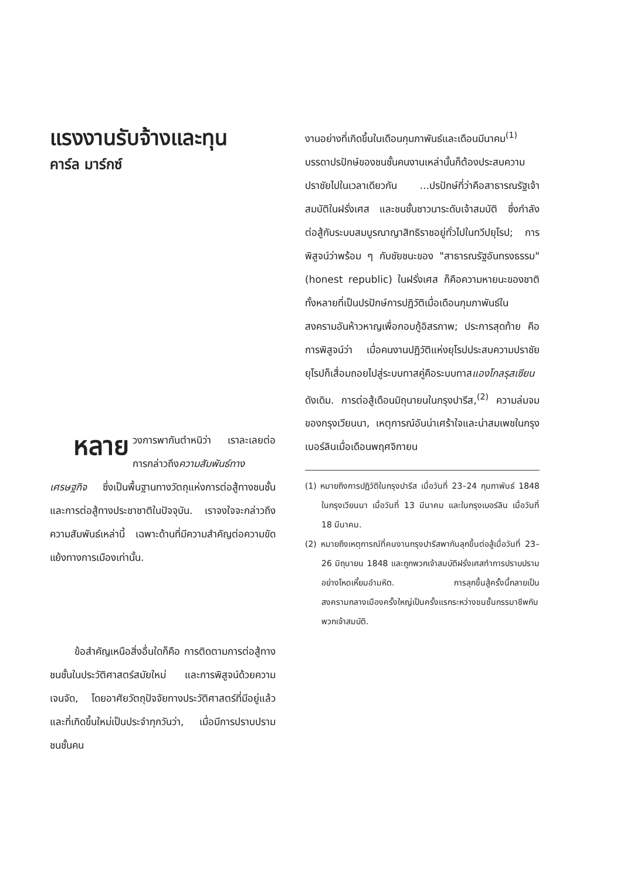แรงงานรับจ้างและทุน
คาร์ล มาร์กซ์
หลาย วงการพากันตำหนิว่า เราละเลยต่อการกล่าวถึงความสัมพันธ์ทางเศรษฐกิจ ซึ่งเป็นพื้นฐานทางวัตถุแห่งการต่อสู้ทางชนชั้นและการต่อสู้ทางประชาชาติในปัจจุบัน. เราจงใจจะกล่าวถึงความสัมพันธ์เหล่านี้ เฉพาะด้านที่มีความสำคัญต่อความขัดแย้งทางการเมืองเท่านั้น.
ข้อสำคัญเหนือสิ่งอื่นใดก็คือ การติดตามการต่อสู้ทางชนชั้นในประวัติศาสตร์สมัยใหม่ และการพิสูจน์ด้วยความเจนจัด, โดยอาศัยวัตถุปัจจัยทางประวัติศาสตร์ที่มีอยู่แล้วและที่เกิดขึ้นใหม่เป็นประจำทุกวันว่า, เมื่อมีการปราบปรามชนชั้นคน
งานอย่างที่เกิดขึ้นในเดือนกุมภาพันธ์และเดือนมีนาคม<sup>(1)</sup> บรรดาปรปักษ์ของชนชั้นคนงานเหล่านั้นก็ต้องประสบความปราชัยไปในเวลาเดียวกัน ...ปรปักษ์ที่ว่าคือสาธารณรัฐเจ้าสมบัติในฝรั่งเศส และชนชั้นชาวนาระดับเจ้าสมบัติ ซึ่งกำลังต่อสู้กับระบบสมบูรณาญาสิทธิราชอยู่ทั่วไปในทวีปยุโรป; การพิสูจน์ว่าพร้อม ๆ กับชัยชนะของ "สาธารณรัฐอันทรงธรรม" (honest republic) ในฝรั่งเศส ก็คือความหายนะของชาติทั้งหลายที่เป็นปรปักษ์การปฏิวัติเมื่อเดือนกุมภาพันธ์ในสงครามอันห้าวหาญเพื่อกอบกู้อิสรภาพ; ประการสุดท้าย คือการพิสูจน์ว่า เมื่อคนงานปฏิวัติแห่งยุโรปประสบความปราชัย ยุโรปก็เสื่อมถอยไปสู่ระบบทาสคู่คือระบบทาสแองโกลรุสเซียนดังเดิม. การต่อสู้เดือนมิถุนายนในกรุงปารีส,<sup>(2)</sup> ความล่มจมของกรุงเวียนนา, เหตุการณ์อันน่าเศร้าใจและน่าสมเพชในกรุงเบอร์ลินเมื่อเดือนพฤศจิกายน
(1) หมายถึงการปฏิวัติในกรุงปารีส เมื่อวันที่ 23–24 กุมภาพันธ์ 1848 ในกรุงเวียนนา เมื่อวันที่ 13 มีนาคม และในกรุงเบอร์ลิน เมื่อวันที่ 18 มีนาคม.
(2) หมายถึงเหตุการณ์ที่คนงานกรุงปารีสพากันลุกขึ้นต่อสู้เมื่อวันที่ 23–26 มิถุนายน 1848 และถูกพวกเจ้าสมบัติฝรั่งเศสทำการปราบปรามอย่างโหดเหี้ยมอำมหิต. การลุกขึ้นสู้ครั้งนี้กลายเป็นสงครามกลางเมืองครั้งใหญ่เป็นครั้งแรกระหว่างชนชั้นกรรมาชีพกับพวกเจ้าสมบัติ.